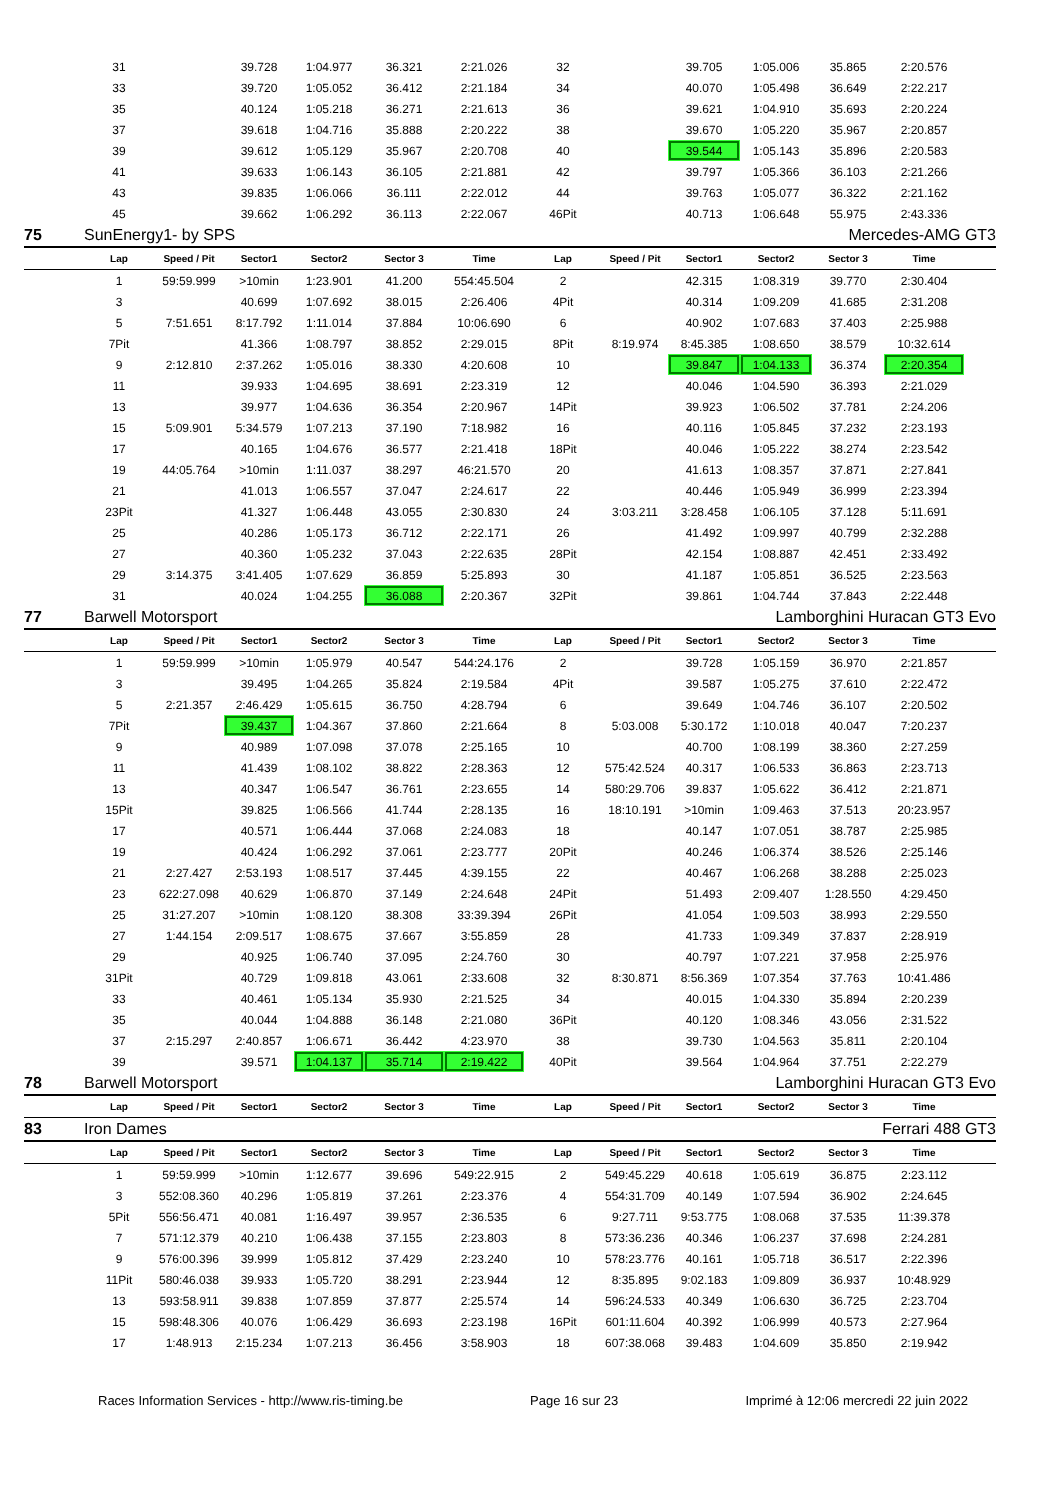| | 31 | | 39.728 | 1:04.977 | 36.321 | 2:21.026 | 32 | | 39.705 | 1:05.006 | 35.865 | 2:20.576 | |
| | 33 | | 39.720 | 1:05.052 | 36.412 | 2:21.184 | 34 | | 40.070 | 1:05.498 | 36.649 | 2:22.217 | |
| | 35 | | 40.124 | 1:05.218 | 36.271 | 2:21.613 | 36 | | 39.621 | 1:04.910 | 35.693 | 2:20.224 | |
| | 37 | | 39.618 | 1:04.716 | 35.888 | 2:20.222 | 38 | | 39.670 | 1:05.220 | 35.967 | 2:20.857 | |
| | 39 | | 39.612 | 1:05.129 | 35.967 | 2:20.708 | 40 | | 39.544 | 1:05.143 | 35.896 | 2:20.583 | |
| | 41 | | 39.633 | 1:06.143 | 36.105 | 2:21.881 | 42 | | 39.797 | 1:05.366 | 36.103 | 2:21.266 | |
| | 43 | | 39.835 | 1:06.066 | 36.111 | 2:22.012 | 44 | | 39.763 | 1:05.077 | 36.322 | 2:21.162 | |
| | 45 | | 39.662 | 1:06.292 | 36.113 | 2:22.067 | 46Pit | | 40.713 | 1:06.648 | 55.975 | 2:43.336 | |
| 75 | SunEnergy1- by SPS | | | | Mercedes-AMG GT3 | | | | | | | | |
| | Lap | Speed / Pit | Sector1 | Sector2 | Sector 3 | Time | Lap | Speed / Pit | Sector1 | Sector2 | Sector 3 | Time | |
| | 1 | 59:59.999 | >10min | 1:23.901 | 41.200 | 554:45.504 | 2 | | 42.315 | 1:08.319 | 39.770 | 2:30.404 | |
| | 3 | | 40.699 | 1:07.692 | 38.015 | 2:26.406 | 4Pit | | 40.314 | 1:09.209 | 41.685 | 2:31.208 | |
| | 5 | 7:51.651 | 8:17.792 | 1:11.014 | 37.884 | 10:06.690 | 6 | | 40.902 | 1:07.683 | 37.403 | 2:25.988 | |
| | 7Pit | | 41.366 | 1:08.797 | 38.852 | 2:29.015 | 8Pit | 8:19.974 | 8:45.385 | 1:08.650 | 38.579 | 10:32.614 | |
| | 9 | 2:12.810 | 2:37.262 | 1:05.016 | 38.330 | 4:20.608 | 10 | | 39.847 | 1:04.133 | 36.374 | 2:20.354 | |
| | 11 | | 39.933 | 1:04.695 | 38.691 | 2:23.319 | 12 | | 40.046 | 1:04.590 | 36.393 | 2:21.029 | |
| | 13 | | 39.977 | 1:04.636 | 36.354 | 2:20.967 | 14Pit | | 39.923 | 1:06.502 | 37.781 | 2:24.206 | |
| | 15 | 5:09.901 | 5:34.579 | 1:07.213 | 37.190 | 7:18.982 | 16 | | 40.116 | 1:05.845 | 37.232 | 2:23.193 | |
| | 17 | | 40.165 | 1:04.676 | 36.577 | 2:21.418 | 18Pit | | 40.046 | 1:05.222 | 38.274 | 2:23.542 | |
| | 19 | 44:05.764 | >10min | 1:11.037 | 38.297 | 46:21.570 | 20 | | 41.613 | 1:08.357 | 37.871 | 2:27.841 | |
| | 21 | | 41.013 | 1:06.557 | 37.047 | 2:24.617 | 22 | | 40.446 | 1:05.949 | 36.999 | 2:23.394 | |
| | 23Pit | | 41.327 | 1:06.448 | 43.055 | 2:30.830 | 24 | 3:03.211 | 3:28.458 | 1:06.105 | 37.128 | 5:11.691 | |
| | 25 | | 40.286 | 1:05.173 | 36.712 | 2:22.171 | 26 | | 41.492 | 1:09.997 | 40.799 | 2:32.288 | |
| | 27 | | 40.360 | 1:05.232 | 37.043 | 2:22.635 | 28Pit | | 42.154 | 1:08.887 | 42.451 | 2:33.492 | |
| | 29 | 3:14.375 | 3:41.405 | 1:07.629 | 36.859 | 5:25.893 | 30 | | 41.187 | 1:05.851 | 36.525 | 2:23.563 | |
| | 31 | | 40.024 | 1:04.255 | 36.088 | 2:20.367 | 32Pit | | 39.861 | 1:04.744 | 37.843 | 2:22.448 | |
| 77 | Barwell Motorsport | | | | Lamborghini Huracan GT3 Evo | | | | | | | | |
| | Lap | Speed / Pit | Sector1 | Sector2 | Sector 3 | Time | Lap | Speed / Pit | Sector1 | Sector2 | Sector 3 | Time | |
| | 1 | 59:59.999 | >10min | 1:05.979 | 40.547 | 544:24.176 | 2 | | 39.728 | 1:05.159 | 36.970 | 2:21.857 | |
| | 3 | | 39.495 | 1:04.265 | 35.824 | 2:19.584 | 4Pit | | 39.587 | 1:05.275 | 37.610 | 2:22.472 | |
| | 5 | 2:21.357 | 2:46.429 | 1:05.615 | 36.750 | 4:28.794 | 6 | | 39.649 | 1:04.746 | 36.107 | 2:20.502 | |
| | 7Pit | | 39.437 | 1:04.367 | 37.860 | 2:21.664 | 8 | 5:03.008 | 5:30.172 | 1:10.018 | 40.047 | 7:20.237 | |
| | 9 | | 40.989 | 1:07.098 | 37.078 | 2:25.165 | 10 | | 40.700 | 1:08.199 | 38.360 | 2:27.259 | |
| | 11 | | 41.439 | 1:08.102 | 38.822 | 2:28.363 | 12 | 575:42.524 | 40.317 | 1:06.533 | 36.863 | 2:23.713 | |
| | 13 | | 40.347 | 1:06.547 | 36.761 | 2:23.655 | 14 | 580:29.706 | 39.837 | 1:05.622 | 36.412 | 2:21.871 | |
| | 15Pit | | 39.825 | 1:06.566 | 41.744 | 2:28.135 | 16 | 18:10.191 | >10min | 1:09.463 | 37.513 | 20:23.957 | |
| | 17 | | 40.571 | 1:06.444 | 37.068 | 2:24.083 | 18 | | 40.147 | 1:07.051 | 38.787 | 2:25.985 | |
| | 19 | | 40.424 | 1:06.292 | 37.061 | 2:23.777 | 20Pit | | 40.246 | 1:06.374 | 38.526 | 2:25.146 | |
| | 21 | 2:27.427 | 2:53.193 | 1:08.517 | 37.445 | 4:39.155 | 22 | | 40.467 | 1:06.268 | 38.288 | 2:25.023 | |
| | 23 | 622:27.098 | 40.629 | 1:06.870 | 37.149 | 2:24.648 | 24Pit | | 51.493 | 2:09.407 | 1:28.550 | 4:29.450 | |
| | 25 | 31:27.207 | >10min | 1:08.120 | 38.308 | 33:39.394 | 26Pit | | 41.054 | 1:09.503 | 38.993 | 2:29.550 | |
| | 27 | 1:44.154 | 2:09.517 | 1:08.675 | 37.667 | 3:55.859 | 28 | | 41.733 | 1:09.349 | 37.837 | 2:28.919 | |
| | 29 | | 40.925 | 1:06.740 | 37.095 | 2:24.760 | 30 | | 40.797 | 1:07.221 | 37.958 | 2:25.976 | |
| | 31Pit | | 40.729 | 1:09.818 | 43.061 | 2:33.608 | 32 | 8:30.871 | 8:56.369 | 1:07.354 | 37.763 | 10:41.486 | |
| | 33 | | 40.461 | 1:05.134 | 35.930 | 2:21.525 | 34 | | 40.015 | 1:04.330 | 35.894 | 2:20.239 | |
| | 35 | | 40.044 | 1:04.888 | 36.148 | 2:21.080 | 36Pit | | 40.120 | 1:08.346 | 43.056 | 2:31.522 | |
| | 37 | 2:15.297 | 2:40.857 | 1:06.671 | 36.442 | 4:23.970 | 38 | | 39.730 | 1:04.563 | 35.811 | 2:20.104 | |
| | 39 | | 39.571 | 1:04.137 | 35.714 | 2:19.422 | 40Pit | | 39.564 | 1:04.964 | 37.751 | 2:22.279 | |
| 78 | Barwell Motorsport | | | | Lamborghini Huracan GT3 Evo | | | | | | | | |
| | Lap | Speed / Pit | Sector1 | Sector2 | Sector 3 | Time | Lap | Speed / Pit | Sector1 | Sector2 | Sector 3 | Time | |
| 83 | Iron Dames | | | | Ferrari 488 GT3 | | | | | | | | |
| | Lap | Speed / Pit | Sector1 | Sector2 | Sector 3 | Time | Lap | Speed / Pit | Sector1 | Sector2 | Sector 3 | Time | |
| | 1 | 59:59.999 | >10min | 1:12.677 | 39.696 | 549:22.915 | 2 | 549:45.229 | 40.618 | 1:05.619 | 36.875 | 2:23.112 | |
| | 3 | 552:08.360 | 40.296 | 1:05.819 | 37.261 | 2:23.376 | 4 | 554:31.709 | 40.149 | 1:07.594 | 36.902 | 2:24.645 | |
| | 5Pit | 556:56.471 | 40.081 | 1:16.497 | 39.957 | 2:36.535 | 6 | 9:27.711 | 9:53.775 | 1:08.068 | 37.535 | 11:39.378 | |
| | 7 | 571:12.379 | 40.210 | 1:06.438 | 37.155 | 2:23.803 | 8 | 573:36.236 | 40.346 | 1:06.237 | 37.698 | 2:24.281 | |
| | 9 | 576:00.396 | 39.999 | 1:05.812 | 37.429 | 2:23.240 | 10 | 578:23.776 | 40.161 | 1:05.718 | 36.517 | 2:22.396 | |
| | 11Pit | 580:46.038 | 39.933 | 1:05.720 | 38.291 | 2:23.944 | 12 | 8:35.895 | 9:02.183 | 1:09.809 | 36.937 | 10:48.929 | |
| | 13 | 593:58.911 | 39.838 | 1:07.859 | 37.877 | 2:25.574 | 14 | 596:24.533 | 40.349 | 1:06.630 | 36.725 | 2:23.704 | |
| | 15 | 598:48.306 | 40.076 | 1:06.429 | 36.693 | 2:23.198 | 16Pit | 601:11.604 | 40.392 | 1:06.999 | 40.573 | 2:27.964 | |
| | 17 | 1:48.913 | 2:15.234 | 1:07.213 | 36.456 | 3:58.903 | 18 | 607:38.068 | 39.483 | 1:04.609 | 35.850 | 2:19.942 | |
Races Information Services - http://www.ris-timing.be Page 16 sur 23 Imprimé à 12:06 mercredi 22 juin 2022